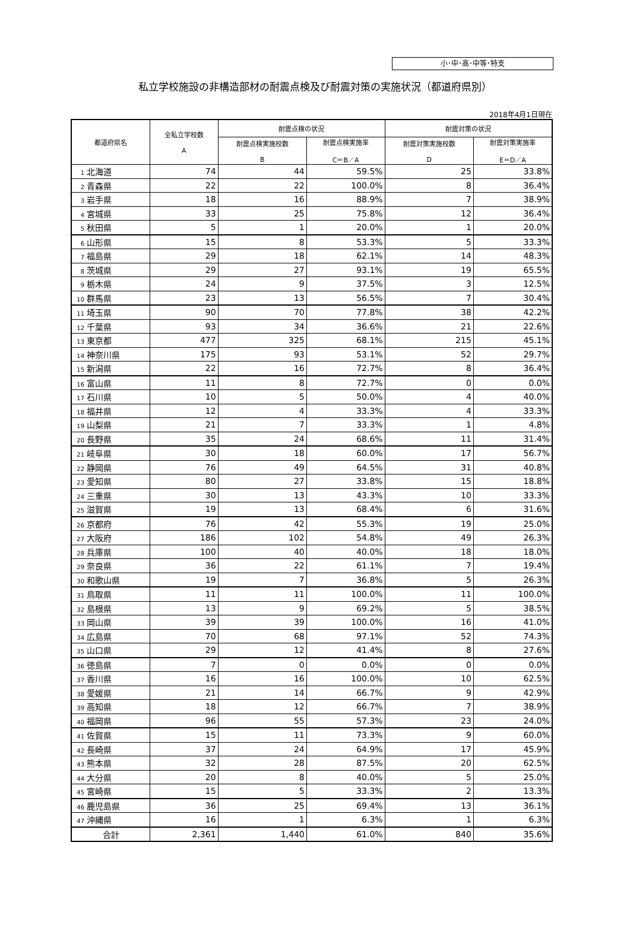小･中･高･中等･特支
私立学校施設の非構造部材の耐震点検及び耐震対策の実施状況（都道府県別）
2018年4月1日現在
| 都道府県名 | 全私立学校数 A | 耐震点検の状況 | | 耐震対策の状況 | |
| --- | --- | --- | --- | --- | --- |
| | | 耐震点検実施校数 B | 耐震点検実施率 C＝B／A | 耐震対策実施校数 D | 耐震対策実施率 E＝D／A |
| 1 北海道 | 74 | 44 | 59.5% | 25 | 33.8% |
| 2 青森県 | 22 | 22 | 100.0% | 8 | 36.4% |
| 3 岩手県 | 18 | 16 | 88.9% | 7 | 38.9% |
| 4 宮城県 | 33 | 25 | 75.8% | 12 | 36.4% |
| 5 秋田県 | 5 | 1 | 20.0% | 1 | 20.0% |
| 6 山形県 | 15 | 8 | 53.3% | 5 | 33.3% |
| 7 福島県 | 29 | 18 | 62.1% | 14 | 48.3% |
| 8 茨城県 | 29 | 27 | 93.1% | 19 | 65.5% |
| 9 栃木県 | 24 | 9 | 37.5% | 3 | 12.5% |
| 10 群馬県 | 23 | 13 | 56.5% | 7 | 30.4% |
| 11 埼玉県 | 90 | 70 | 77.8% | 38 | 42.2% |
| 12 千葉県 | 93 | 34 | 36.6% | 21 | 22.6% |
| 13 東京都 | 477 | 325 | 68.1% | 215 | 45.1% |
| 14 神奈川県 | 175 | 93 | 53.1% | 52 | 29.7% |
| 15 新潟県 | 22 | 16 | 72.7% | 8 | 36.4% |
| 16 富山県 | 11 | 8 | 72.7% | 0 | 0.0% |
| 17 石川県 | 10 | 5 | 50.0% | 4 | 40.0% |
| 18 福井県 | 12 | 4 | 33.3% | 4 | 33.3% |
| 19 山梨県 | 21 | 7 | 33.3% | 1 | 4.8% |
| 20 長野県 | 35 | 24 | 68.6% | 11 | 31.4% |
| 21 岐阜県 | 30 | 18 | 60.0% | 17 | 56.7% |
| 22 静岡県 | 76 | 49 | 64.5% | 31 | 40.8% |
| 23 愛知県 | 80 | 27 | 33.8% | 15 | 18.8% |
| 24 三重県 | 30 | 13 | 43.3% | 10 | 33.3% |
| 25 滋賀県 | 19 | 13 | 68.4% | 6 | 31.6% |
| 26 京都府 | 76 | 42 | 55.3% | 19 | 25.0% |
| 27 大阪府 | 186 | 102 | 54.8% | 49 | 26.3% |
| 28 兵庫県 | 100 | 40 | 40.0% | 18 | 18.0% |
| 29 奈良県 | 36 | 22 | 61.1% | 7 | 19.4% |
| 30 和歌山県 | 19 | 7 | 36.8% | 5 | 26.3% |
| 31 鳥取県 | 11 | 11 | 100.0% | 11 | 100.0% |
| 32 島根県 | 13 | 9 | 69.2% | 5 | 38.5% |
| 33 岡山県 | 39 | 39 | 100.0% | 16 | 41.0% |
| 34 広島県 | 70 | 68 | 97.1% | 52 | 74.3% |
| 35 山口県 | 29 | 12 | 41.4% | 8 | 27.6% |
| 36 徳島県 | 7 | 0 | 0.0% | 0 | 0.0% |
| 37 香川県 | 16 | 16 | 100.0% | 10 | 62.5% |
| 38 愛媛県 | 21 | 14 | 66.7% | 9 | 42.9% |
| 39 高知県 | 18 | 12 | 66.7% | 7 | 38.9% |
| 40 福岡県 | 96 | 55 | 57.3% | 23 | 24.0% |
| 41 佐賀県 | 15 | 11 | 73.3% | 9 | 60.0% |
| 42 長崎県 | 37 | 24 | 64.9% | 17 | 45.9% |
| 43 熊本県 | 32 | 28 | 87.5% | 20 | 62.5% |
| 44 大分県 | 20 | 8 | 40.0% | 5 | 25.0% |
| 45 宮崎県 | 15 | 5 | 33.3% | 2 | 13.3% |
| 46 鹿児島県 | 36 | 25 | 69.4% | 13 | 36.1% |
| 47 沖縄県 | 16 | 1 | 6.3% | 1 | 6.3% |
| 合計 | 2,361 | 1,440 | 61.0% | 840 | 35.6% |